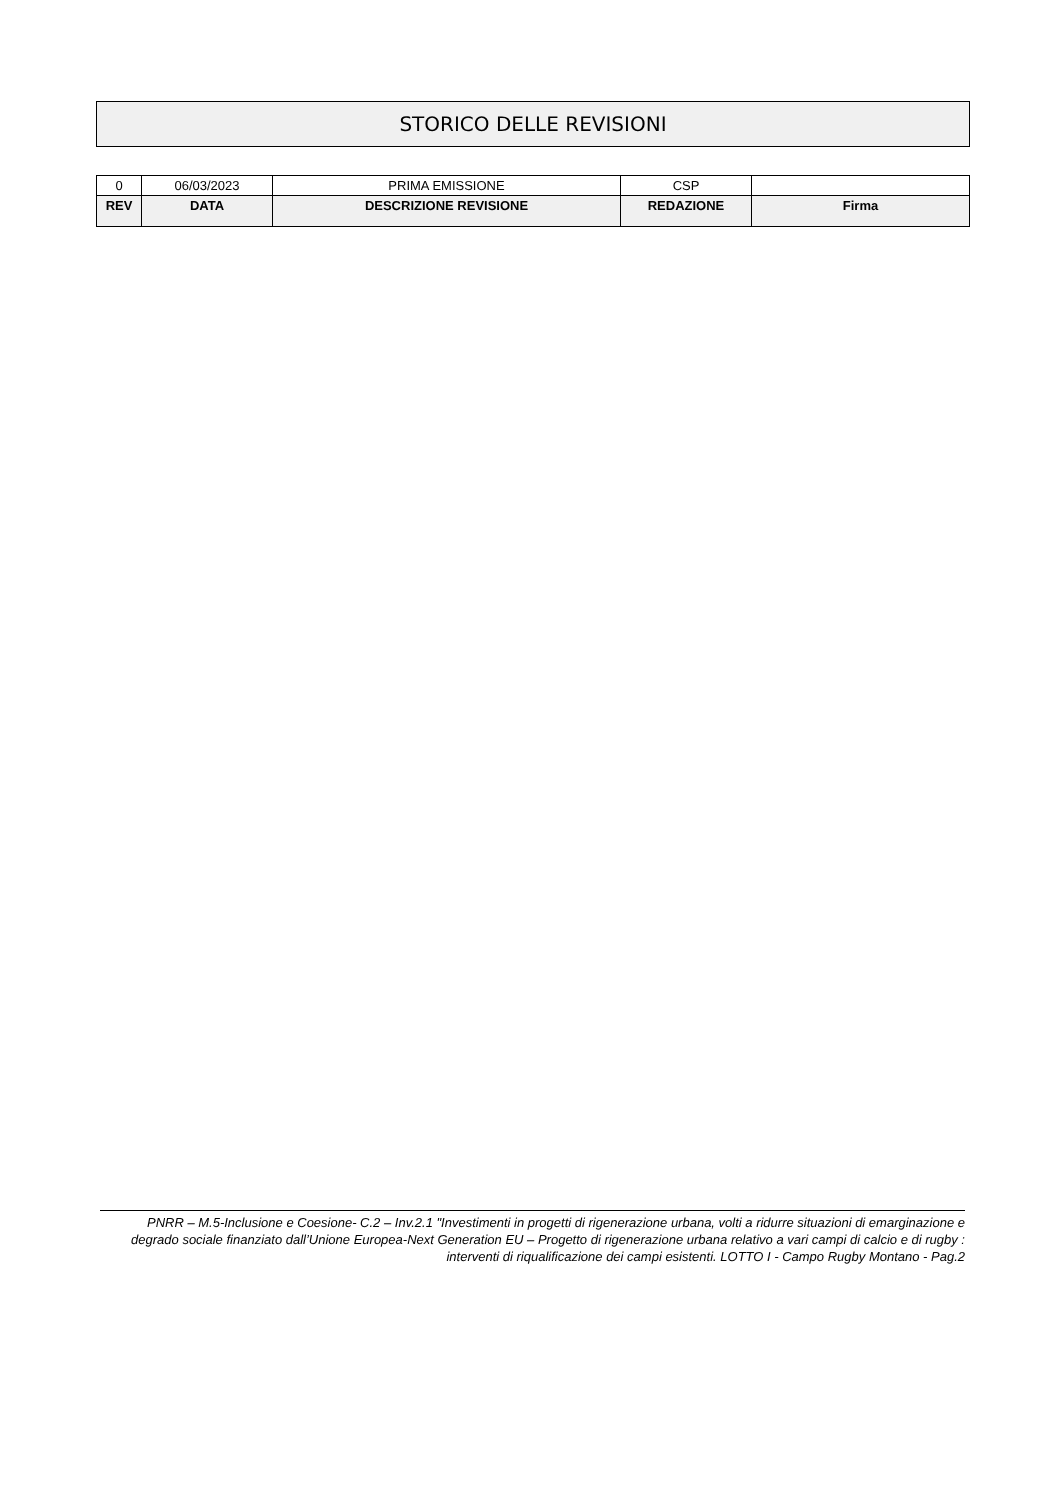STORICO DELLE REVISIONI
| 0 | 06/03/2023 | PRIMA EMISSIONE | CSP | |
| REV | DATA | DESCRIZIONE REVISIONE | REDAZIONE | Firma |
PNRR – M.5-Inclusione e Coesione- C.2 – Inv.2.1 "Investimenti in progetti di rigenerazione urbana, volti a ridurre situazioni di emarginazione e degrado sociale finanziato dall’Unione Europea-Next Generation EU – Progetto di rigenerazione urbana relativo a vari campi di calcio e di rugby : interventi di riqualificazione dei campi esistenti. LOTTO I - Campo Rugby Montano - Pag.2